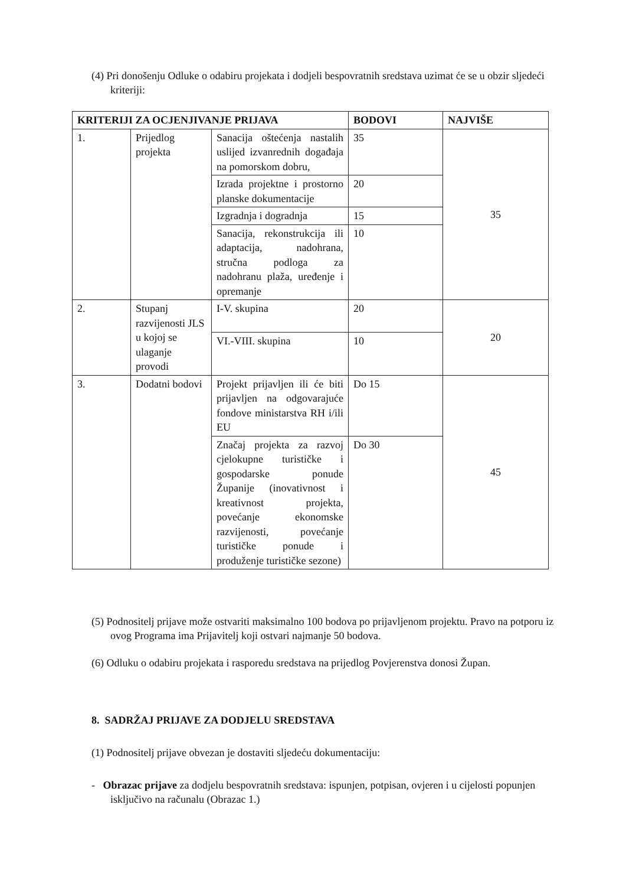(4) Pri donošenju Odluke o odabiru projekata i dodjeli bespovratnih sredstava uzimat će se u obzir sljedeći kriteriji:
| KRITERIJI ZA OCJENJIVANJE PRIJAVA | | | BODOVI | NAJVIŠE |
| --- | --- | --- | --- | --- |
| 1. | Prijedlog projekta | Sanacija oštećenja nastalih uslijed izvanrednih događaja na pomorskom dobru, | 35 | 35 |
| | | Izrada projektne i prostorno planske dokumentacije | 20 | |
| | | Izgradnja i dogradnja | 15 | |
| | | Sanacija, rekonstrukcija ili adaptacija, nadohrana, stručna podloga za nadohranu plaža, uređenje i opremanje | 10 | |
| 2. | Stupanj razvijenosti JLS u kojoj se ulaganje provodi | I-V. skupina | 20 | 20 |
| | | VI.-VIII. skupina | 10 | |
| 3. | Dodatni bodovi | Projekt prijavljen ili će biti prijavljen na odgovarajuće fondove ministarstva RH i/ili EU | Do 15 | 45 |
| | | Značaj projekta za razvoj cjelokupne turističke i gospodarske ponude Županije (inovativnost i kreativnost projekta, povećanje ekonomske razvijenosti, povećanje turističke ponude i produženje turističke sezone) | Do 30 | |
(5) Podnositelj prijave može ostvariti maksimalno 100 bodova po prijavljenom projektu. Pravo na potporu iz ovog Programa ima Prijavitelj koji ostvari najmanje 50 bodova.
(6) Odluku o odabiru projekata i rasporedu sredstava na prijedlog Povjerenstva donosi Župan.
8. SADRŽAJ PRIJAVE ZA DODJELU SREDSTAVA
(1) Podnositelj prijave obvezan je dostaviti sljedeću dokumentaciju:
- Obrazac prijave za dodjelu bespovratnih sredstava: ispunjen, potpisan, ovjeren i u cijelosti popunjen isključivo na računalu (Obrazac 1.)